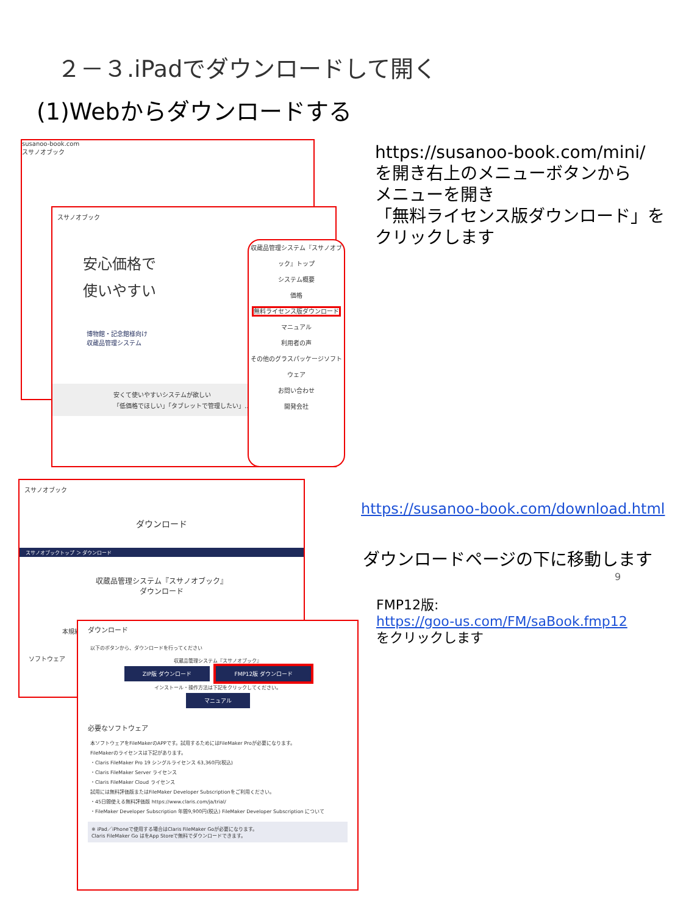２－３.iPadでダウンロードして開く
(1)Webからダウンロードする
susanoo-book.com
スサノオブック
スサノオブック
安心価格で
使いやすい
博物館・記念館様向け
収蔵品管理システム
安くて使いやすいシステムが欲しい
「低価格でほしい」「タブレットで管理したい」…
収蔵品管理システム『スサノオブック』トップ
システム概要
価格
無料ライセンス版ダウンロード
マニュアル
利用者の声
その他のグラスパッケージソフトウェア
お問い合わせ
開発会社
スサノオブック
ダウンロード
スサノオブックトップ ＞ ダウンロード
収蔵品管理システム『スサノオブック』
ダウンロード
本規約
ソフトウェア
ダウンロード
以下のボタンから、ダウンロードを行ってください
収蔵品管理システム『スサノオブック』
ZIP版 ダウンロード FMP12版 ダウンロード
インストール・操作方法は下記をクリックしてください。
マニュアル
必要なソフトウェア
本ソフトウェアをFileMakerのAPPです。試用するためにはFileMaker Proが必要になります。
FileMakerのライセンスは下記があります。
・Claris FileMaker Pro 19 シングルライセンス 63,360円(税込)
・Claris FileMaker Server ライセンス
・Claris FileMaker Cloud ライセンス
試用には無料評価版またはFileMaker Developer Subscriptionをご利用ください。
・45日間使える無料評価版 https://www.claris.com/ja/trial/
・FileMaker Developer Subscription 年間9,900円(税込) FileMaker Developer Subscription について
※ iPad／iPhoneで使用する場合はClaris FileMaker Goが必要になります。
Claris FileMaker Go はをApp Storeで無料でダウンロードできます。
https://susanoo-book.com/mini/
を開き右上のメニューボタンから
メニューを開き
「無料ライセンス版ダウンロード」をクリックします
https://susanoo-book.com/download.html
ダウンロードページの下に移動します
9
FMP12版:
https://goo-us.com/FM/saBook.fmp12
をクリックします